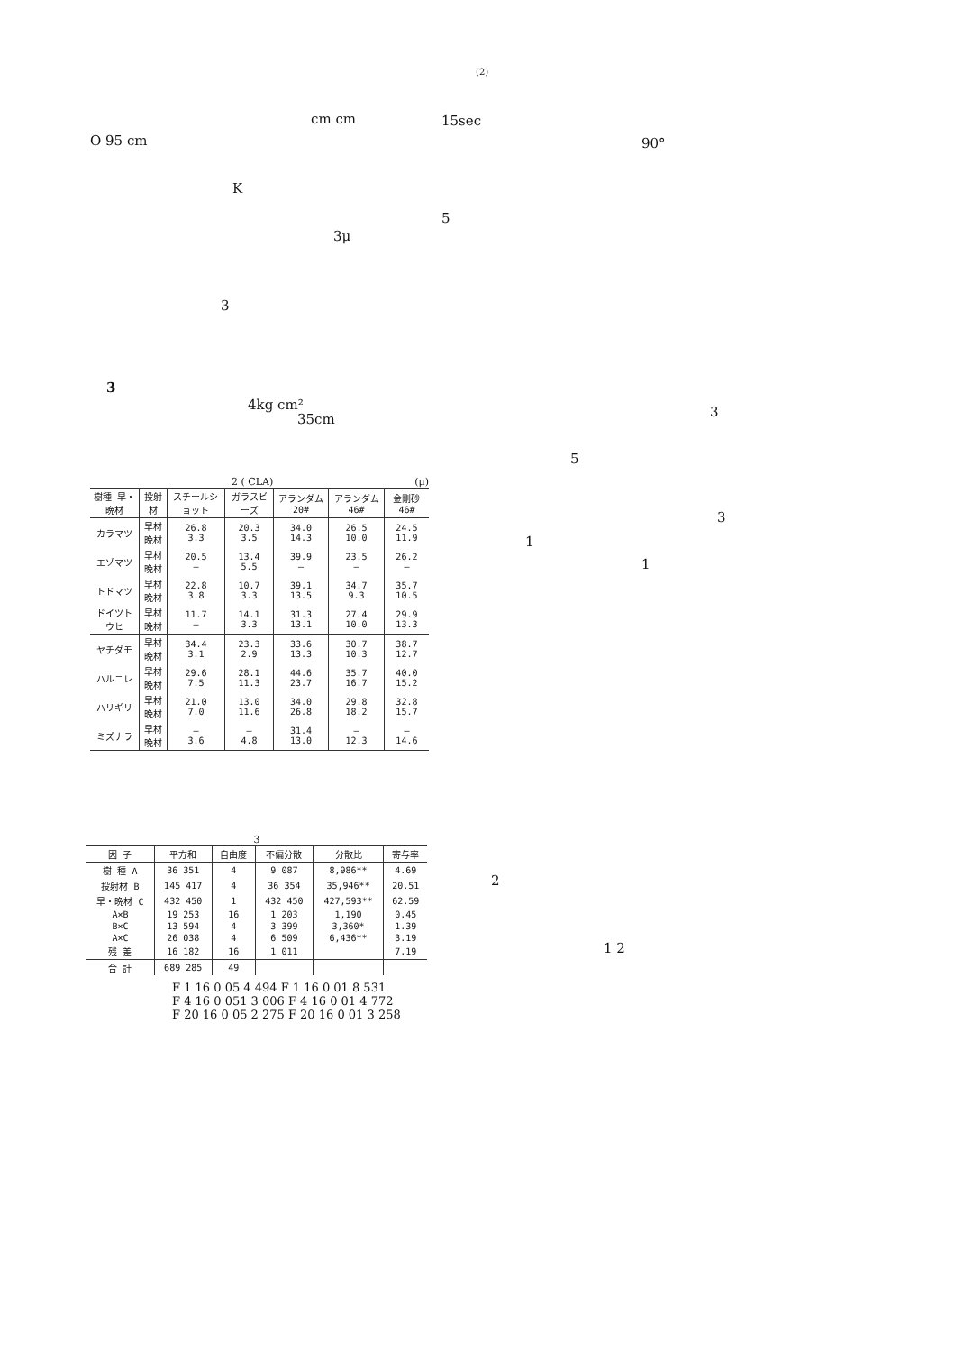(2)
cm cm 15sec
O 95 cm 90°
K
5
3μ
3
3
4kg cm²
35cm 3
5
3
1
1
2
1 2
2 ( CLA) (μ)
| 樹種 早・晩材 | 投射材 | スチールショット | ガラスビーズ | アランダム 20# | アランダム 46# | 金剛砂 46# |
| --- | --- | --- | --- | --- | --- | --- |
| カラマツ | 早材 晩材 | 26.8 3.3 | 20.3 3.5 | 34.0 14.3 | 26.5 10.0 | 24.5 11.9 |
| エゾマツ | 早材 晩材 | 20.5 — | 13.4 5.5 | 39.9 — | 23.5 — | 26.2 — |
| トドマツ | 早材 晩材 | 22.8 3.8 | 10.7 3.3 | 39.1 13.5 | 34.7 9.3 | 35.7 10.5 |
| ドイツトウヒ | 早材 晩材 | 11.7 — | 14.1 3.3 | 31.3 13.1 | 27.4 10.0 | 29.9 13.3 |
| ヤチダモ | 早材 晩材 | 34.4 3.1 | 23.3 2.9 | 33.6 13.3 | 30.7 10.3 | 38.7 12.7 |
| ハルニレ | 早材 晩材 | 29.6 7.5 | 28.1 11.3 | 44.6 23.7 | 35.7 16.7 | 40.0 15.2 |
| ハリギリ | 早材 晩材 | 21.0 7.0 | 13.0 11.6 | 34.0 26.8 | 29.8 18.2 | 32.8 15.7 |
| ミズナラ | 早材 晩材 | — 3.6 | — 4.8 | 31.4 13.0 | — 12.3 | — 14.6 |
3
| 因 子 | 平方和 | 自由度 | 不偏分散 | 分散比 | 寄与率 |
| --- | --- | --- | --- | --- | --- |
| 樹 種 A | 36 351 | 4 | 9 087 | 8,986** | 4.69 |
| 投射材 B | 145 417 | 4 | 36 354 | 35,946** | 20.51 |
| 早・晩材 C | 432 450 | 1 | 432 450 | 427,593** | 62.59 |
| A×B | 19 253 | 16 | 1 203 | 1,190 | 0.45 |
| B×C | 13 594 | 4 | 3 399 | 3,360* | 1.39 |
| A×C | 26 038 | 4 | 6 509 | 6,436** | 3.19 |
| 残 差 | 16 182 | 16 | 1 011 | | 7.19 |
| 合 計 | 689 285 | 49 | | | |
F 1 16 0 05 4 494 F 1 16 0 01 8 531
F 4 16 0 051 3 006 F 4 16 0 01 4 772
F 20 16 0 05 2 275 F 20 16 0 01 3 258